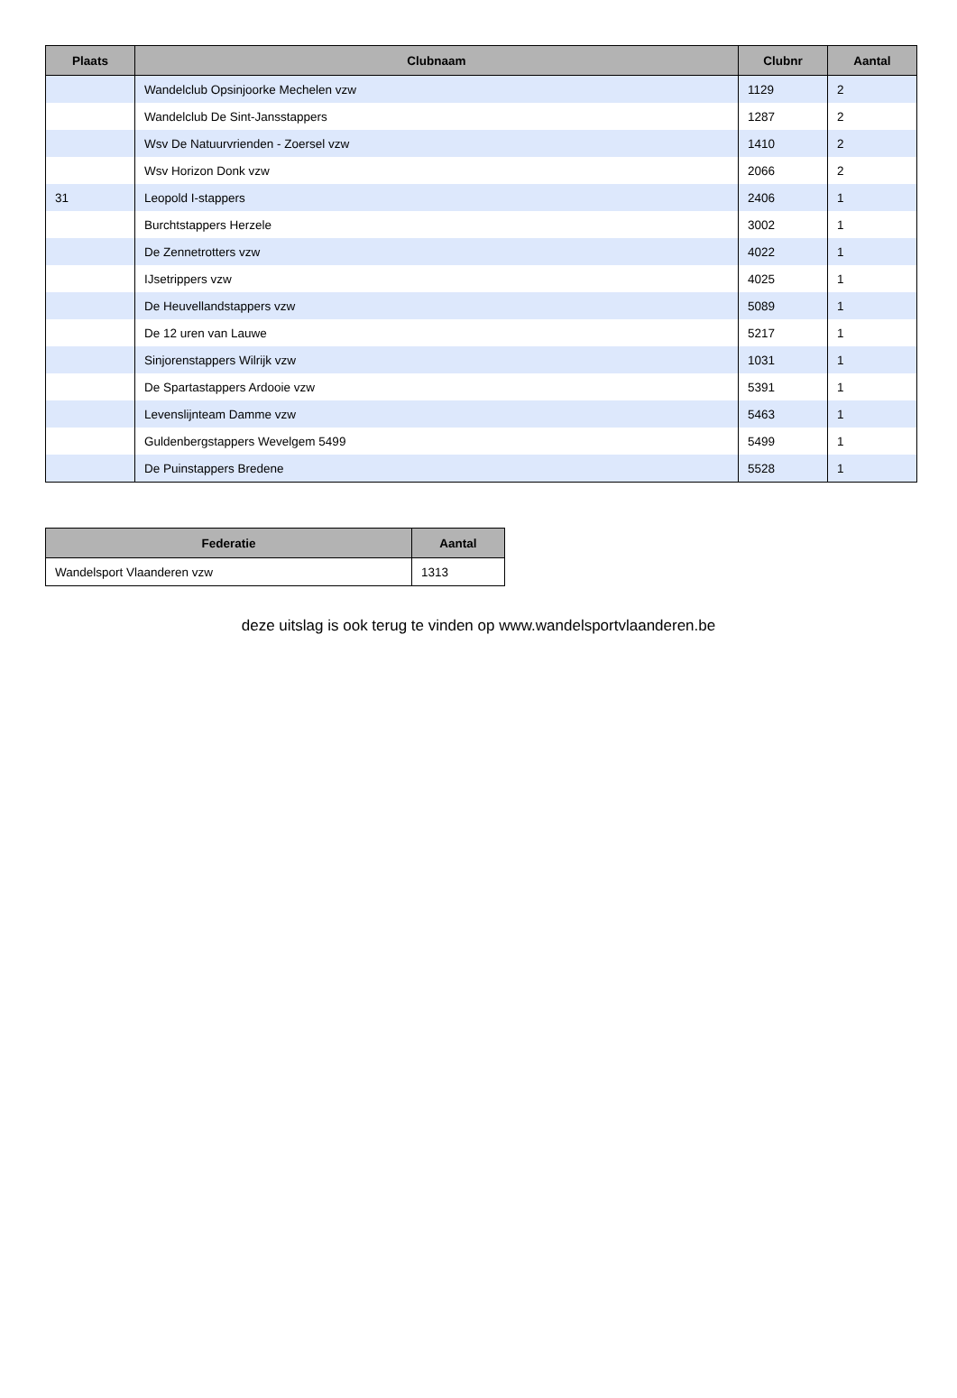| Plaats | Clubnaam | Clubnr | Aantal |
| --- | --- | --- | --- |
| | Wandelclub Opsinjoorke Mechelen vzw | 1129 | 2 |
| | Wandelclub De Sint-Jansstappers | 1287 | 2 |
| | Wsv De Natuurvrienden - Zoersel vzw | 1410 | 2 |
| | Wsv Horizon Donk vzw | 2066 | 2 |
| 31 | Leopold I-stappers | 2406 | 1 |
| | Burchtstappers Herzele | 3002 | 1 |
| | De Zennetrotters vzw | 4022 | 1 |
| | IJsetrippers vzw | 4025 | 1 |
| | De Heuvellandstappers vzw | 5089 | 1 |
| | De 12 uren van Lauwe | 5217 | 1 |
| | Sinjorenstappers Wilrijk vzw | 1031 | 1 |
| | De Spartastappers Ardooie vzw | 5391 | 1 |
| | Levenslijnteam Damme vzw | 5463 | 1 |
| | Guldenbergstappers Wevelgem 5499 | 5499 | 1 |
| | De Puinstappers Bredene | 5528 | 1 |
| Federatie | Aantal |
| --- | --- |
| Wandelsport Vlaanderen vzw | 1313 |
deze uitslag is ook terug te vinden op www.wandelsportvlaanderen.be